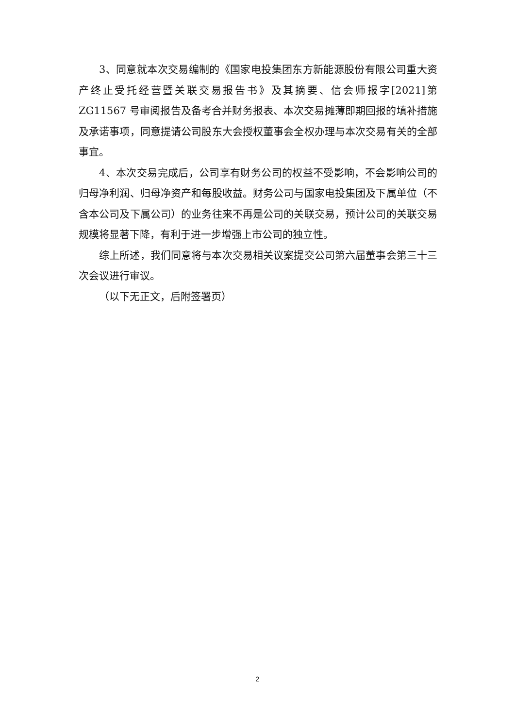3、同意就本次交易编制的《国家电投集团东方新能源股份有限公司重大资产终止受托经营暨关联交易报告书》及其摘要、信会师报字[2021]第 ZG11567 号审阅报告及备考合并财务报表、本次交易摊薄即期回报的填补措施及承诺事项，同意提请公司股东大会授权董事会全权办理与本次交易有关的全部事宜。
4、本次交易完成后，公司享有财务公司的权益不受影响，不会影响公司的归母净利润、归母净资产和每股收益。财务公司与国家电投集团及下属单位（不含本公司及下属公司）的业务往来不再是公司的关联交易，预计公司的关联交易规模将显著下降，有利于进一步增强上市公司的独立性。
综上所述，我们同意将与本次交易相关议案提交公司第六届董事会第三十三次会议进行审议。
（以下无正文，后附签署页）
2